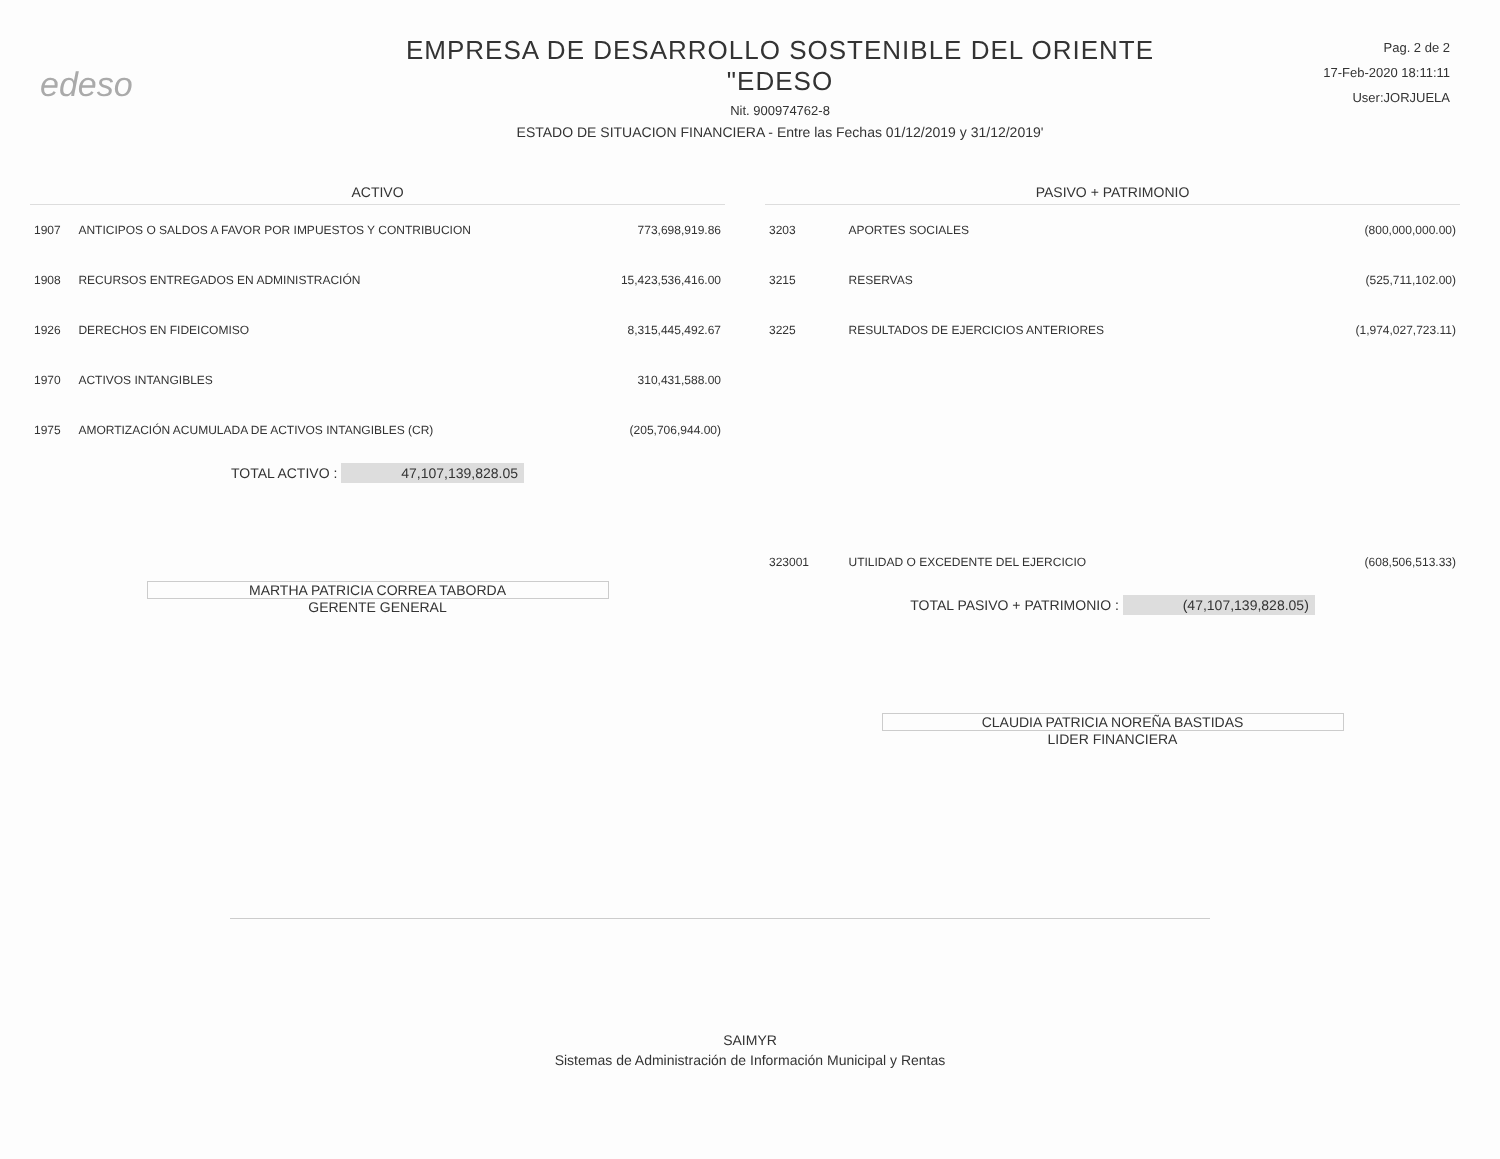edeso
EMPRESA DE DESARROLLO SOSTENIBLE DEL ORIENTE
"EDESO
Nit. 900974762-8
ESTADO DE SITUACION FINANCIERA - Entre las Fechas 01/12/2019 y 31/12/2019'
Pag. 2 de 2
17-Feb-2020 18:11:11
User:JORJUELA
| ACTIVO | | |
| --- | --- | --- |
| 1907 | ANTICIPOS O SALDOS A FAVOR POR IMPUESTOS Y CONTRIBUCION | 773,698,919.86 |
| 1908 | RECURSOS ENTREGADOS EN ADMINISTRACIÓN | 15,423,536,416.00 |
| 1926 | DERECHOS EN FIDEICOMISO | 8,315,445,492.67 |
| 1970 | ACTIVOS INTANGIBLES | 310,431,588.00 |
| 1975 | AMORTIZACIÓN ACUMULADA DE ACTIVOS INTANGIBLES (CR) | (205,706,944.00) |
TOTAL ACTIVO : 47,107,139,828.05
MARTHA PATRICIA CORREA TABORDA
GERENTE GENERAL
| PASIVO + PATRIMONIO | | |
| --- | --- | --- |
| 3203 | APORTES SOCIALES | (800,000,000.00) |
| 3215 | RESERVAS | (525,711,102.00) |
| 3225 | RESULTADOS DE EJERCICIOS ANTERIORES | (1,974,027,723.11) |
| 323001 | UTILIDAD O EXCEDENTE DEL EJERCICIO | (608,506,513.33) |
TOTAL PASIVO + PATRIMONIO : (47,107,139,828.05)
CLAUDIA PATRICIA NOREÑA BASTIDAS
LIDER FINANCIERA
SAIMYR
Sistemas de Administración de Información Municipal y Rentas